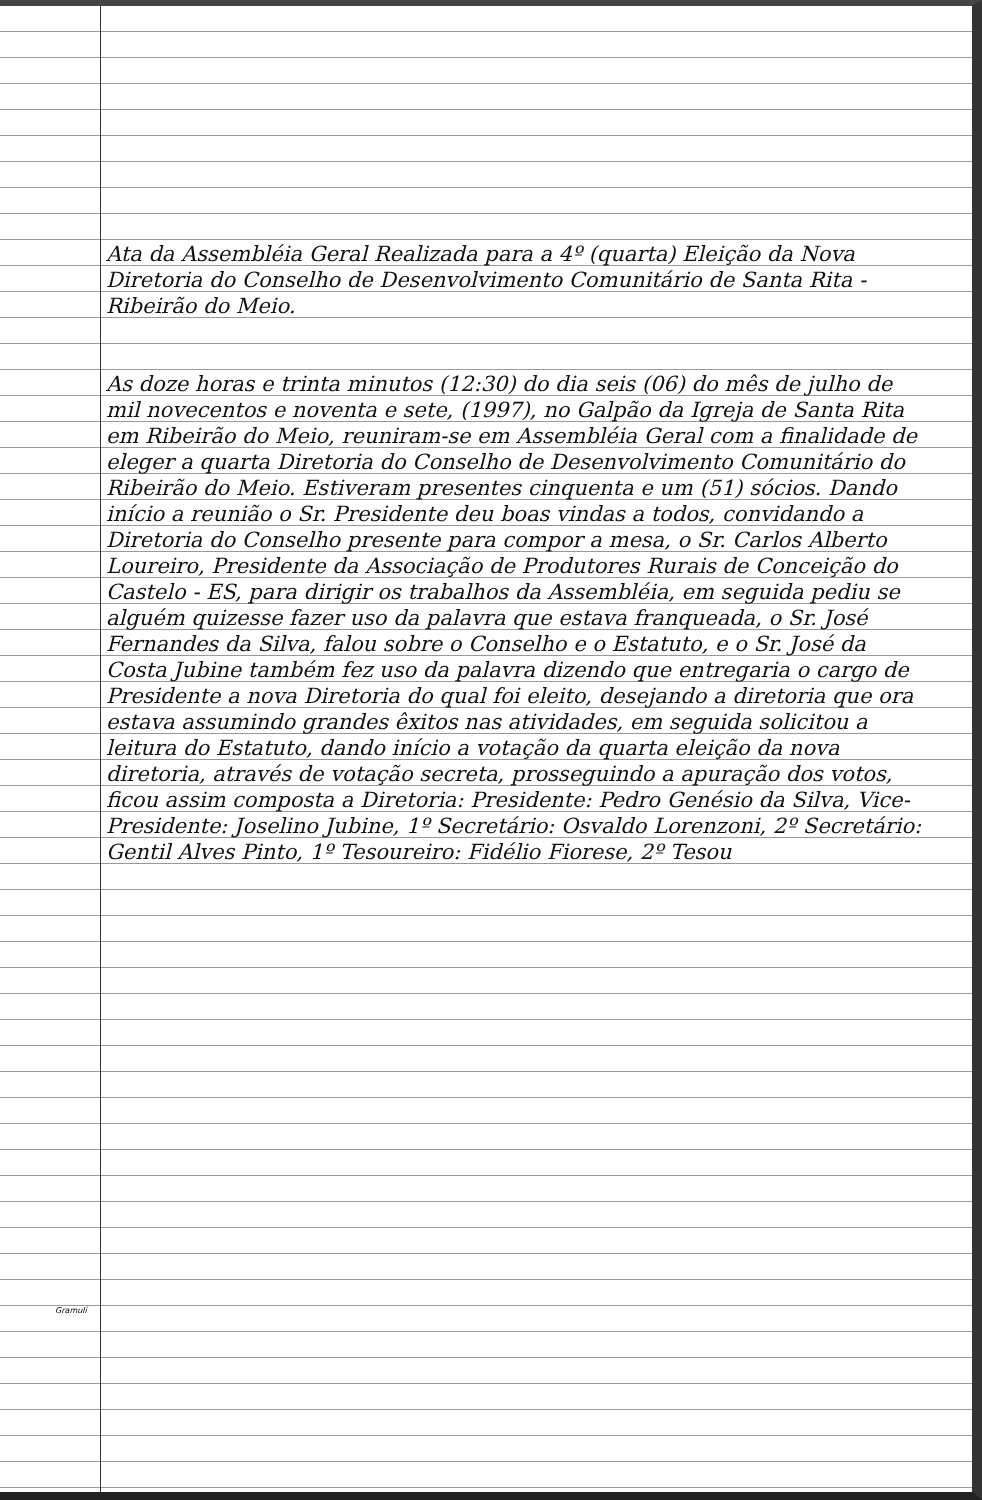Ata da Assembléia Geral Realizada para a 4º (quarta) Eleição da Nova Diretoria do Conselho de Desenvolvimento Comunitário de Santa Rita - Ribeirão do Meio.
As doze horas e trinta minutos (12:30) do dia seis (06) do mês de julho de mil novecentos e noventa e sete, (1997), no Galpão da Igreja de Santa Rita em Ribeirão do Meio, reuniram-se em Assembléia Geral com a finalidade de eleger a quarta Diretoria do Conselho de Desenvolvimento Comunitário do Ribeirão do Meio. Estiveram presentes cinquenta e um (51) sócios. Dando início a reunião o Sr. Presidente deu boas vindas a todos, convidando a Diretoria do Conselho presente para compor a mesa, o Sr. Carlos Alberto Loureiro, Presidente da Associação de Produtores Rurais de Conceição do Castelo - ES, para dirigir os trabalhos da Assembléia, em seguida pediu se alguém quizesse fazer uso da palavra que estava franqueada, o Sr. José Fernandes da Silva, falou sobre o Conselho e o Estatuto, e o Sr. José da Costa Jubine também fez uso da palavra dizendo que entregaria o cargo de Presidente a nova Diretoria do qual foi eleito, desejando a diretoria que ora estava assumindo grandes êxitos nas atividades, em seguida solicitou a leitura do Estatuto, dando início a votação da quarta eleição da nova diretoria, através de votação secreta, prosseguindo a apuração dos votos, ficou assim composta a Diretoria: Presidente: Pedro Genésio da Silva, Vice-Presidente: Joselino Jubine, 1º Secretário: Osvaldo Lorenzoni, 2º Secretário: Gentil Alves Pinto, 1º Tesoureiro: Fidélio Fiorese, 2º Tesou
Gramulí